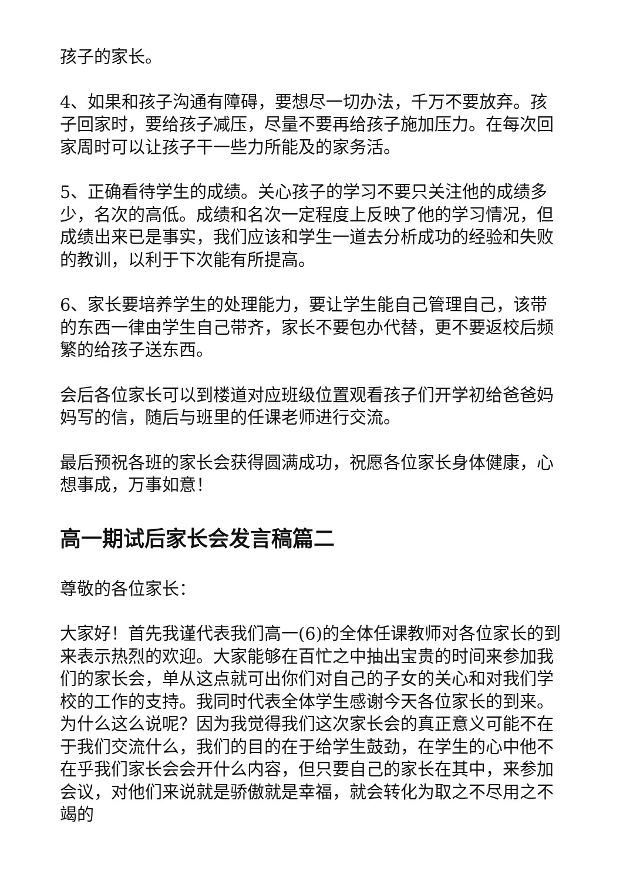孩子的家长。
4、如果和孩子沟通有障碍，要想尽一切办法，千万不要放弃。孩子回家时，要给孩子减压，尽量不要再给孩子施加压力。在每次回家周时可以让孩子干一些力所能及的家务活。
5、正确看待学生的成绩。关心孩子的学习不要只关注他的成绩多少，名次的高低。成绩和名次一定程度上反映了他的学习情况，但成绩出来已是事实，我们应该和学生一道去分析成功的经验和失败的教训，以利于下次能有所提高。
6、家长要培养学生的处理能力，要让学生能自己管理自己，该带的东西一律由学生自己带齐，家长不要包办代替，更不要返校后频繁的给孩子送东西。
会后各位家长可以到楼道对应班级位置观看孩子们开学初给爸爸妈妈写的信，随后与班里的任课老师进行交流。
最后预祝各班的家长会获得圆满成功，祝愿各位家长身体健康，心想事成，万事如意！
高一期试后家长会发言稿篇二
尊敬的各位家长：
大家好！首先我谨代表我们高一(6)的全体任课教师对各位家长的到来表示热烈的欢迎。大家能够在百忙之中抽出宝贵的时间来参加我们的家长会，单从这点就可出你们对自己的子女的关心和对我们学校的工作的支持。我同时代表全体学生感谢今天各位家长的到来。为什么这么说呢？因为我觉得我们这次家长会的真正意义可能不在于我们交流什么，我们的目的在于给学生鼓劲，在学生的心中他不在乎我们家长会会开什么内容，但只要自己的家长在其中，来参加会议，对他们来说就是骄傲就是幸福，就会转化为取之不尽用之不竭的